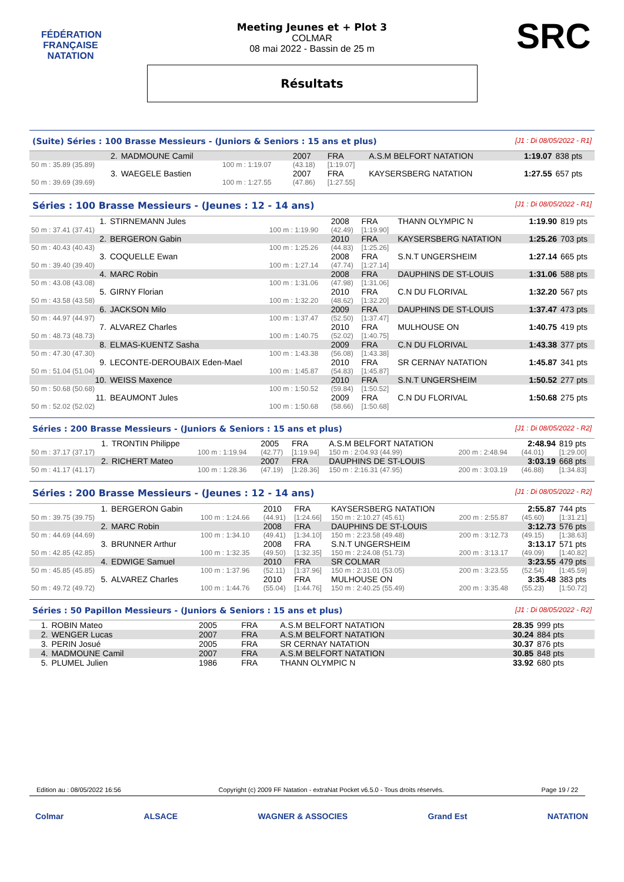FÉDÉRATION FRANÇAISE
NATATION
SRC
Meeting Jeunes et + Plot 3
COLMAR
08 mai 2022 - Bassin de 25 m
Résultats
(Suite) Séries : 100 Brasse Messieurs - (Juniors & Seniors : 15 ans et plus) [J1 : Di 08/05/2022 - R1]
| 2. | MADMOUNE Camil | | 2007 | FRA | A.S.M BELFORT NATATION | 1:19.07 | 838 pts |
| 50 m : 35.89 (35.89) | | 100 m : 1:19.07 | (43.18) | [1:19.07] | | | |
| 3. | WAEGELE Bastien | | 2007 | FRA | KAYSERSBERG NATATION | 1:27.55 | 657 pts |
| 50 m : 39.69 (39.69) | | 100 m : 1:27.55 | (47.86) | [1:27.55] | | | |
Séries : 100 Brasse Messieurs - (Jeunes : 12 - 14 ans) [J1 : Di 08/05/2022 - R1]
| 1. | STIRNEMANN Jules | | 2008 | FRA | THANN OLYMPIC N | 1:19.90 | 819 pts |
| 50 m : 37.41 (37.41) | | 100 m : 1:19.90 | (42.49) | [1:19.90] | | | |
| 2. | BERGERON Gabin | | 2010 | FRA | KAYSERSBERG NATATION | 1:25.26 | 703 pts |
| 50 m : 40.43 (40.43) | | 100 m : 1:25.26 | (44.83) | [1:25.26] | | | |
| 3. | COQUELLE Ewan | | 2008 | FRA | S.N.T UNGERSHEIM | 1:27.14 | 665 pts |
| 50 m : 39.40 (39.40) | | 100 m : 1:27.14 | (47.74) | [1:27.14] | | | |
| 4. | MARC Robin | | 2008 | FRA | DAUPHINS DE ST-LOUIS | 1:31.06 | 588 pts |
| 50 m : 43.08 (43.08) | | 100 m : 1:31.06 | (47.98) | [1:31.06] | | | |
| 5. | GIRNY Florian | | 2010 | FRA | C.N DU FLORIVAL | 1:32.20 | 567 pts |
| 50 m : 43.58 (43.58) | | 100 m : 1:32.20 | (48.62) | [1:32.20] | | | |
| 6. | JACKSON Milo | | 2009 | FRA | DAUPHINS DE ST-LOUIS | 1:37.47 | 473 pts |
| 50 m : 44.97 (44.97) | | 100 m : 1:37.47 | (52.50) | [1:37.47] | | | |
| 7. | ALVAREZ Charles | | 2010 | FRA | MULHOUSE ON | 1:40.75 | 419 pts |
| 50 m : 48.73 (48.73) | | 100 m : 1:40.75 | (52.02) | [1:40.75] | | | |
| 8. | ELMAS-KUENTZ Sasha | | 2009 | FRA | C.N DU FLORIVAL | 1:43.38 | 377 pts |
| 50 m : 47.30 (47.30) | | 100 m : 1:43.38 | (56.08) | [1:43.38] | | | |
| 9. | LECONTE-DEROUBAIX Eden-Mael | | 2010 | FRA | SR CERNAY NATATION | 1:45.87 | 341 pts |
| 50 m : 51.04 (51.04) | | 100 m : 1:45.87 | (54.83) | [1:45.87] | | | |
| 10. | WEISS Maxence | | 2010 | FRA | S.N.T UNGERSHEIM | 1:50.52 | 277 pts |
| 50 m : 50.68 (50.68) | | 100 m : 1:50.52 | (59.84) | [1:50.52] | | | |
| 11. | BEAUMONT Jules | | 2009 | FRA | C.N DU FLORIVAL | 1:50.68 | 275 pts |
| 50 m : 52.02 (52.02) | | 100 m : 1:50.68 | (58.66) | [1:50.68] | | | |
Séries : 200 Brasse Messieurs - (Juniors & Seniors : 15 ans et plus) [J1 : Di 08/05/2022 - R2]
| 1. | TRONTIN Philippe | | 2005 | FRA | A.S.M BELFORT NATATION | | 2:48.94 | 819 pts |
| 50 m : 37.17 (37.17) | | 100 m : 1:19.94 | (42.77) | [1:19.94] | 150 m : 2:04.93 (44.99) | 200 m : 2:48.94 | (44.01) | [1:29.00] |
| 2. | RICHERT Mateo | | 2007 | FRA | DAUPHINS DE ST-LOUIS | | 3:03.19 | 668 pts |
| 50 m : 41.17 (41.17) | | 100 m : 1:28.36 | (47.19) | [1:28.36] | 150 m : 2:16.31 (47.95) | 200 m : 3:03.19 | (46.88) | [1:34.83] |
Séries : 200 Brasse Messieurs - (Jeunes : 12 - 14 ans) [J1 : Di 08/05/2022 - R2]
| 1. | BERGERON Gabin | | 2010 | FRA | KAYSERSBERG NATATION | | 2:55.87 | 744 pts |
| 50 m : 39.75 (39.75) | | 100 m : 1:24.66 | (44.91) | [1:24.66] | 150 m : 2:10.27 (45.61) | 200 m : 2:55.87 | (45.60) | [1:31.21] |
| 2. | MARC Robin | | 2008 | FRA | DAUPHINS DE ST-LOUIS | | 3:12.73 | 576 pts |
| 50 m : 44.69 (44.69) | | 100 m : 1:34.10 | (49.41) | [1:34.10] | 150 m : 2:23.58 (49.48) | 200 m : 3:12.73 | (49.15) | [1:38.63] |
| 3. | BRUNNER Arthur | | 2008 | FRA | S.N.T UNGERSHEIM | | 3:13.17 | 571 pts |
| 50 m : 42.85 (42.85) | | 100 m : 1:32.35 | (49.50) | [1:32.35] | 150 m : 2:24.08 (51.73) | 200 m : 3:13.17 | (49.09) | [1:40.82] |
| 4. | EDWIGE Samuel | | 2010 | FRA | SR COLMAR | | 3:23.55 | 479 pts |
| 50 m : 45.85 (45.85) | | 100 m : 1:37.96 | (52.11) | [1:37.96] | 150 m : 2:31.01 (53.05) | 200 m : 3:23.55 | (52.54) | [1:45.59] |
| 5. | ALVAREZ Charles | | 2010 | FRA | MULHOUSE ON | | 3:35.48 | 383 pts |
| 50 m : 49.72 (49.72) | | 100 m : 1:44.76 | (55.04) | [1:44.76] | 150 m : 2:40.25 (55.49) | 200 m : 3:35.48 | (55.23) | [1:50.72] |
Séries : 50 Papillon Messieurs - (Juniors & Seniors : 15 ans et plus) [J1 : Di 08/05/2022 - R2]
| 1. | ROBIN Mateo | 2005 | FRA | A.S.M BELFORT NATATION | 28.35 | 999 pts |
| 2. | WENGER Lucas | 2007 | FRA | A.S.M BELFORT NATATION | 30.24 | 884 pts |
| 3. | PERIN Josué | 2005 | FRA | SR CERNAY NATATION | 30.37 | 876 pts |
| 4. | MADMOUNE Camil | 2007 | FRA | A.S.M BELFORT NATATION | 30.85 | 848 pts |
| 5. | PLUMEL Julien | 1986 | FRA | THANN OLYMPIC N | 33.92 | 680 pts |
Edition au : 08/05/2022 16:56 Copyright (c) 2009 FF Natation - extraNat Pocket v6.5.0 - Tous droits réservés. Page 19 / 22
Colmar ALSACE WAGNER & ASSOCIES Grand Est NATATION